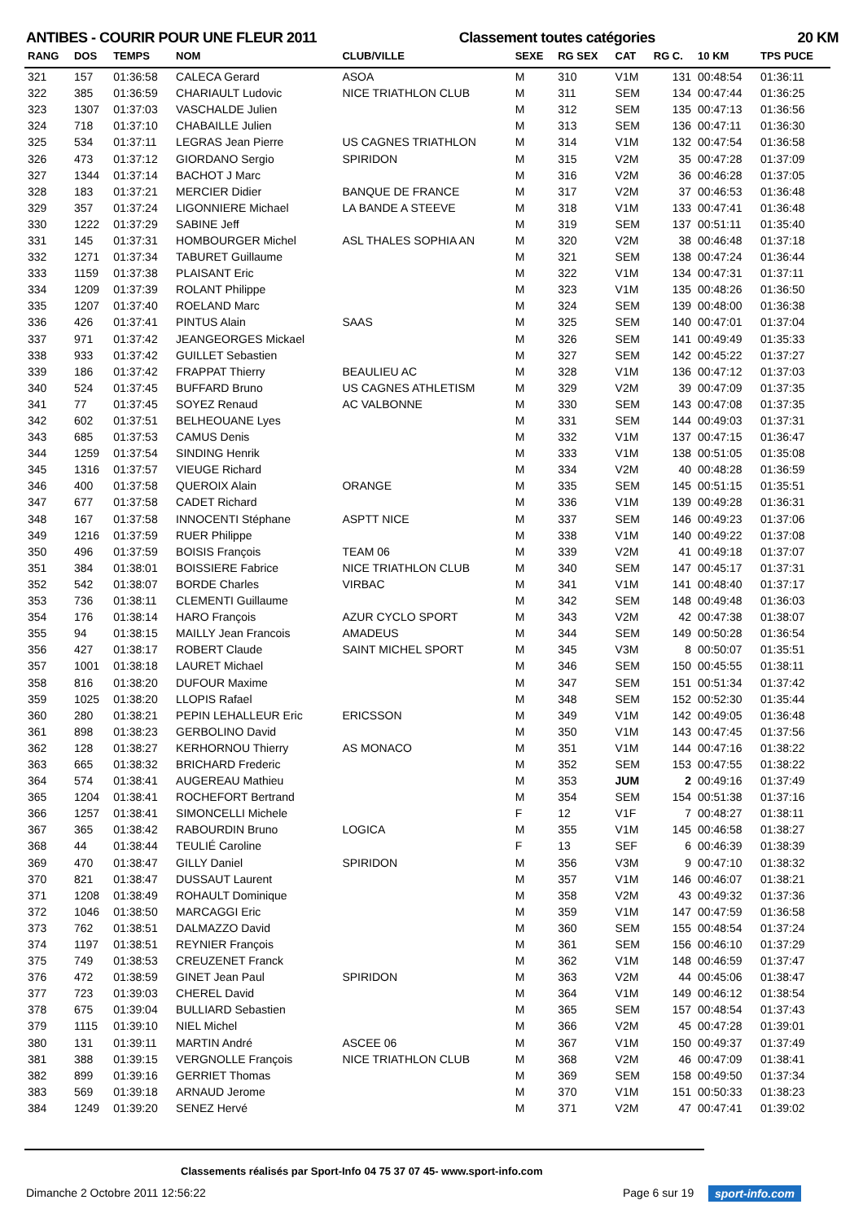ANTIBES - COURIR POUR UNE FLEUR 2011 Classement toutes catégories 20 KM
| RANG | DOS | TEMPS | NOM | CLUB/VILLE | SEXE | RG SEX | CAT | RG C. | 10 KM | TPS PUCE |
| --- | --- | --- | --- | --- | --- | --- | --- | --- | --- | --- |
| 321 | 157 | 01:36:58 | CALECA Gerard | ASOA | M | 310 | V1M | 131 | 00:48:54 | 01:36:11 |
| 322 | 385 | 01:36:59 | CHARIAULT Ludovic | NICE TRIATHLON CLUB | M | 311 | SEM | 134 | 00:47:44 | 01:36:25 |
| 323 | 1307 | 01:37:03 | VASCHALDE Julien | | M | 312 | SEM | 135 | 00:47:13 | 01:36:56 |
| 324 | 718 | 01:37:10 | CHABAILLE Julien | | M | 313 | SEM | 136 | 00:47:11 | 01:36:30 |
| 325 | 534 | 01:37:11 | LEGRAS Jean Pierre | US CAGNES TRIATHLON | M | 314 | V1M | 132 | 00:47:54 | 01:36:58 |
| 326 | 473 | 01:37:12 | GIORDANO Sergio | SPIRIDON | M | 315 | V2M | 35 | 00:47:28 | 01:37:09 |
| 327 | 1344 | 01:37:14 | BACHOT J Marc | | M | 316 | V2M | 36 | 00:46:28 | 01:37:05 |
| 328 | 183 | 01:37:21 | MERCIER Didier | BANQUE DE FRANCE | M | 317 | V2M | 37 | 00:46:53 | 01:36:48 |
| 329 | 357 | 01:37:24 | LIGONNIERE Michael | LA BANDE A STEEVE | M | 318 | V1M | 133 | 00:47:41 | 01:36:48 |
| 330 | 1222 | 01:37:29 | SABINE Jeff | | M | 319 | SEM | 137 | 00:51:11 | 01:35:40 |
| 331 | 145 | 01:37:31 | HOMBOURGER Michel | ASL THALES SOPHIA AN | M | 320 | V2M | 38 | 00:46:48 | 01:37:18 |
| 332 | 1271 | 01:37:34 | TABURET Guillaume | | M | 321 | SEM | 138 | 00:47:24 | 01:36:44 |
| 333 | 1159 | 01:37:38 | PLAISANT Eric | | M | 322 | V1M | 134 | 00:47:31 | 01:37:11 |
| 334 | 1209 | 01:37:39 | ROLANT Philippe | | M | 323 | V1M | 135 | 00:48:26 | 01:36:50 |
| 335 | 1207 | 01:37:40 | ROELAND Marc | | M | 324 | SEM | 139 | 00:48:00 | 01:36:38 |
| 336 | 426 | 01:37:41 | PINTUS Alain | SAAS | M | 325 | SEM | 140 | 00:47:01 | 01:37:04 |
| 337 | 971 | 01:37:42 | JEANGEORGES Mickael | | M | 326 | SEM | 141 | 00:49:49 | 01:35:33 |
| 338 | 933 | 01:37:42 | GUILLET Sebastien | | M | 327 | SEM | 142 | 00:45:22 | 01:37:27 |
| 339 | 186 | 01:37:42 | FRAPPAT Thierry | BEAULIEU AC | M | 328 | V1M | 136 | 00:47:12 | 01:37:03 |
| 340 | 524 | 01:37:45 | BUFFARD Bruno | US CAGNES ATHLETISM | M | 329 | V2M | 39 | 00:47:09 | 01:37:35 |
| 341 | 77 | 01:37:45 | SOYEZ Renaud | AC VALBONNE | M | 330 | SEM | 143 | 00:47:08 | 01:37:35 |
| 342 | 602 | 01:37:51 | BELHEOUANE Lyes | | M | 331 | SEM | 144 | 00:49:03 | 01:37:31 |
| 343 | 685 | 01:37:53 | CAMUS Denis | | M | 332 | V1M | 137 | 00:47:15 | 01:36:47 |
| 344 | 1259 | 01:37:54 | SINDING Henrik | | M | 333 | V1M | 138 | 00:51:05 | 01:35:08 |
| 345 | 1316 | 01:37:57 | VIEUGE Richard | | M | 334 | V2M | 40 | 00:48:28 | 01:36:59 |
| 346 | 400 | 01:37:58 | QUEROIX Alain | ORANGE | M | 335 | SEM | 145 | 00:51:15 | 01:35:51 |
| 347 | 677 | 01:37:58 | CADET Richard | | M | 336 | V1M | 139 | 00:49:28 | 01:36:31 |
| 348 | 167 | 01:37:58 | INNOCENTI Stéphane | ASPTT NICE | M | 337 | SEM | 146 | 00:49:23 | 01:37:06 |
| 349 | 1216 | 01:37:59 | RUER Philippe | | M | 338 | V1M | 140 | 00:49:22 | 01:37:08 |
| 350 | 496 | 01:37:59 | BOISIS François | TEAM 06 | M | 339 | V2M | 41 | 00:49:18 | 01:37:07 |
| 351 | 384 | 01:38:01 | BOISSIERE Fabrice | NICE TRIATHLON CLUB | M | 340 | SEM | 147 | 00:45:17 | 01:37:31 |
| 352 | 542 | 01:38:07 | BORDE Charles | VIRBAC | M | 341 | V1M | 141 | 00:48:40 | 01:37:17 |
| 353 | 736 | 01:38:11 | CLEMENTI Guillaume | | M | 342 | SEM | 148 | 00:49:48 | 01:36:03 |
| 354 | 176 | 01:38:14 | HARO François | AZUR CYCLO SPORT | M | 343 | V2M | 42 | 00:47:38 | 01:38:07 |
| 355 | 94 | 01:38:15 | MAILLY Jean Francois | AMADEUS | M | 344 | SEM | 149 | 00:50:28 | 01:36:54 |
| 356 | 427 | 01:38:17 | ROBERT Claude | SAINT MICHEL SPORT | M | 345 | V3M | 8 | 00:50:07 | 01:35:51 |
| 357 | 1001 | 01:38:18 | LAURET Michael | | M | 346 | SEM | 150 | 00:45:55 | 01:38:11 |
| 358 | 816 | 01:38:20 | DUFOUR Maxime | | M | 347 | SEM | 151 | 00:51:34 | 01:37:42 |
| 359 | 1025 | 01:38:20 | LLOPIS Rafael | | M | 348 | SEM | 152 | 00:52:30 | 01:35:44 |
| 360 | 280 | 01:38:21 | PEPIN LEHALLEUR Eric | ERICSSON | M | 349 | V1M | 142 | 00:49:05 | 01:36:48 |
| 361 | 898 | 01:38:23 | GERBOLINO David | | M | 350 | V1M | 143 | 00:47:45 | 01:37:56 |
| 362 | 128 | 01:38:27 | KERHORNOU Thierry | AS MONACO | M | 351 | V1M | 144 | 00:47:16 | 01:38:22 |
| 363 | 665 | 01:38:32 | BRICHARD Frederic | | M | 352 | SEM | 153 | 00:47:55 | 01:38:22 |
| 364 | 574 | 01:38:41 | AUGEREAU Mathieu | | M | 353 | JUM | 2 | 00:49:16 | 01:37:49 |
| 365 | 1204 | 01:38:41 | ROCHEFORT Bertrand | | M | 354 | SEM | 154 | 00:51:38 | 01:37:16 |
| 366 | 1257 | 01:38:41 | SIMONCELLI Michele | | F | 12 | V1F | 7 | 00:48:27 | 01:38:11 |
| 367 | 365 | 01:38:42 | RABOURDIN Bruno | LOGICA | M | 355 | V1M | 145 | 00:46:58 | 01:38:27 |
| 368 | 44 | 01:38:44 | TEULIÉ Caroline | | F | 13 | SEF | 6 | 00:46:39 | 01:38:39 |
| 369 | 470 | 01:38:47 | GILLY Daniel | SPIRIDON | M | 356 | V3M | 9 | 00:47:10 | 01:38:32 |
| 370 | 821 | 01:38:47 | DUSSAUT Laurent | | M | 357 | V1M | 146 | 00:46:07 | 01:38:21 |
| 371 | 1208 | 01:38:49 | ROHAULT Dominique | | M | 358 | V2M | 43 | 00:49:32 | 01:37:36 |
| 372 | 1046 | 01:38:50 | MARCAGGI Eric | | M | 359 | V1M | 147 | 00:47:59 | 01:36:58 |
| 373 | 762 | 01:38:51 | DALMAZZO David | | M | 360 | SEM | 155 | 00:48:54 | 01:37:24 |
| 374 | 1197 | 01:38:51 | REYNIER François | | M | 361 | SEM | 156 | 00:46:10 | 01:37:29 |
| 375 | 749 | 01:38:53 | CREUZENET Franck | | M | 362 | V1M | 148 | 00:46:59 | 01:37:47 |
| 376 | 472 | 01:38:59 | GINET Jean Paul | SPIRIDON | M | 363 | V2M | 44 | 00:45:06 | 01:38:47 |
| 377 | 723 | 01:39:03 | CHEREL David | | M | 364 | V1M | 149 | 00:46:12 | 01:38:54 |
| 378 | 675 | 01:39:04 | BULLIARD Sebastien | | M | 365 | SEM | 157 | 00:48:54 | 01:37:43 |
| 379 | 1115 | 01:39:10 | NIEL Michel | | M | 366 | V2M | 45 | 00:47:28 | 01:39:01 |
| 380 | 131 | 01:39:11 | MARTIN André | ASCEE 06 | M | 367 | V1M | 150 | 00:49:37 | 01:37:49 |
| 381 | 388 | 01:39:15 | VERGNOLLE François | NICE TRIATHLON CLUB | M | 368 | V2M | 46 | 00:47:09 | 01:38:41 |
| 382 | 899 | 01:39:16 | GERRIET Thomas | | M | 369 | SEM | 158 | 00:49:50 | 01:37:34 |
| 383 | 569 | 01:39:18 | ARNAUD Jerome | | M | 370 | V1M | 151 | 00:50:33 | 01:38:23 |
| 384 | 1249 | 01:39:20 | SENEZ Hervé | | M | 371 | V2M | 47 | 00:47:41 | 01:39:02 |
Classements réalisés par Sport-Info 04 75 37 07 45- www.sport-info.com
Dimanche 2 Octobre 2011 12:56:22
Page 6 sur 19 sport-info.com